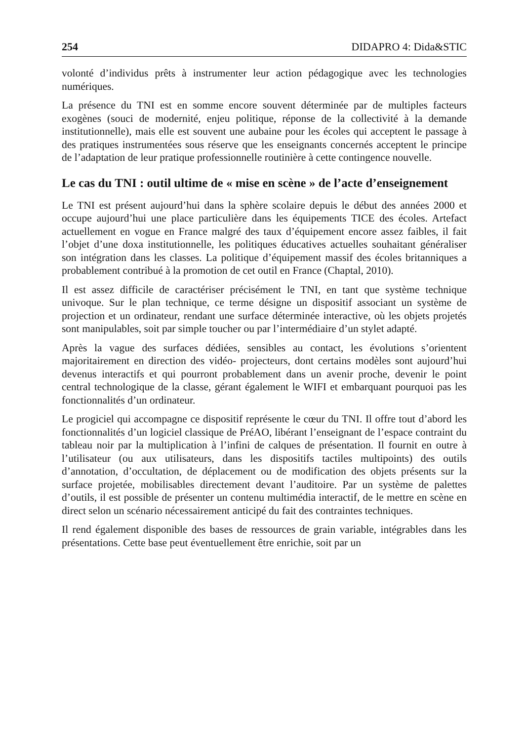254 DIDAPRO 4: Dida&STIC
volonté d’individus prêts à instrumenter leur action pédagogique avec les technologies numériques.
La présence du TNI est en somme encore souvent déterminée par de multiples facteurs exogènes (souci de modernité, enjeu politique, réponse de la collectivité à la demande institutionnelle), mais elle est souvent une aubaine pour les écoles qui acceptent le passage à des pratiques instrumentées sous réserve que les enseignants concernés acceptent le principe de l’adaptation de leur pratique professionnelle routinière à cette contingence nouvelle.
Le cas du TNI : outil ultime de « mise en scène » de l’acte d’enseignement
Le TNI est présent aujourd’hui dans la sphère scolaire depuis le début des années 2000 et occupe aujourd’hui une place particulière dans les équipements TICE des écoles. Artefact actuellement en vogue en France malgré des taux d’équipement encore assez faibles, il fait l’objet d’une doxa institutionnelle, les politiques éducatives actuelles souhaitant généraliser son intégration dans les classes. La politique d’équipement massif des écoles britanniques a probablement contribué à la promotion de cet outil en France (Chaptal, 2010).
Il est assez difficile de caractériser précisément le TNI, en tant que système technique univoque. Sur le plan technique, ce terme désigne un dispositif associant un système de projection et un ordinateur, rendant une surface déterminée interactive, où les objets projetés sont manipulables, soit par simple toucher ou par l’intermédiaire d’un stylet adapté.
Après la vague des surfaces dédiées, sensibles au contact, les évolutions s’orientent majoritairement en direction des vidéo- projecteurs, dont certains modèles sont aujourd’hui devenus interactifs et qui pourront probablement dans un avenir proche, devenir le point central technologique de la classe, gérant également le WIFI et embarquant pourquoi pas les fonctionnalités d’un ordinateur.
Le progiciel qui accompagne ce dispositif représente le cœur du TNI. Il offre tout d’abord les fonctionnalités d’un logiciel classique de PréAO, libérant l’enseignant de l’espace contraint du tableau noir par la multiplication à l’infini de calques de présentation. Il fournit en outre à l’utilisateur (ou aux utilisateurs, dans les dispositifs tactiles multipoints) des outils d’annotation, d’occultation, de déplacement ou de modification des objets présents sur la surface projetée, mobilisables directement devant l’auditoire. Par un système de palettes d’outils, il est possible de présenter un contenu multimédia interactif, de le mettre en scène en direct selon un scénario nécessairement anticipé du fait des contraintes techniques.
Il rend également disponible des bases de ressources de grain variable, intégrables dans les présentations. Cette base peut éventuellement être enrichie, soit par un